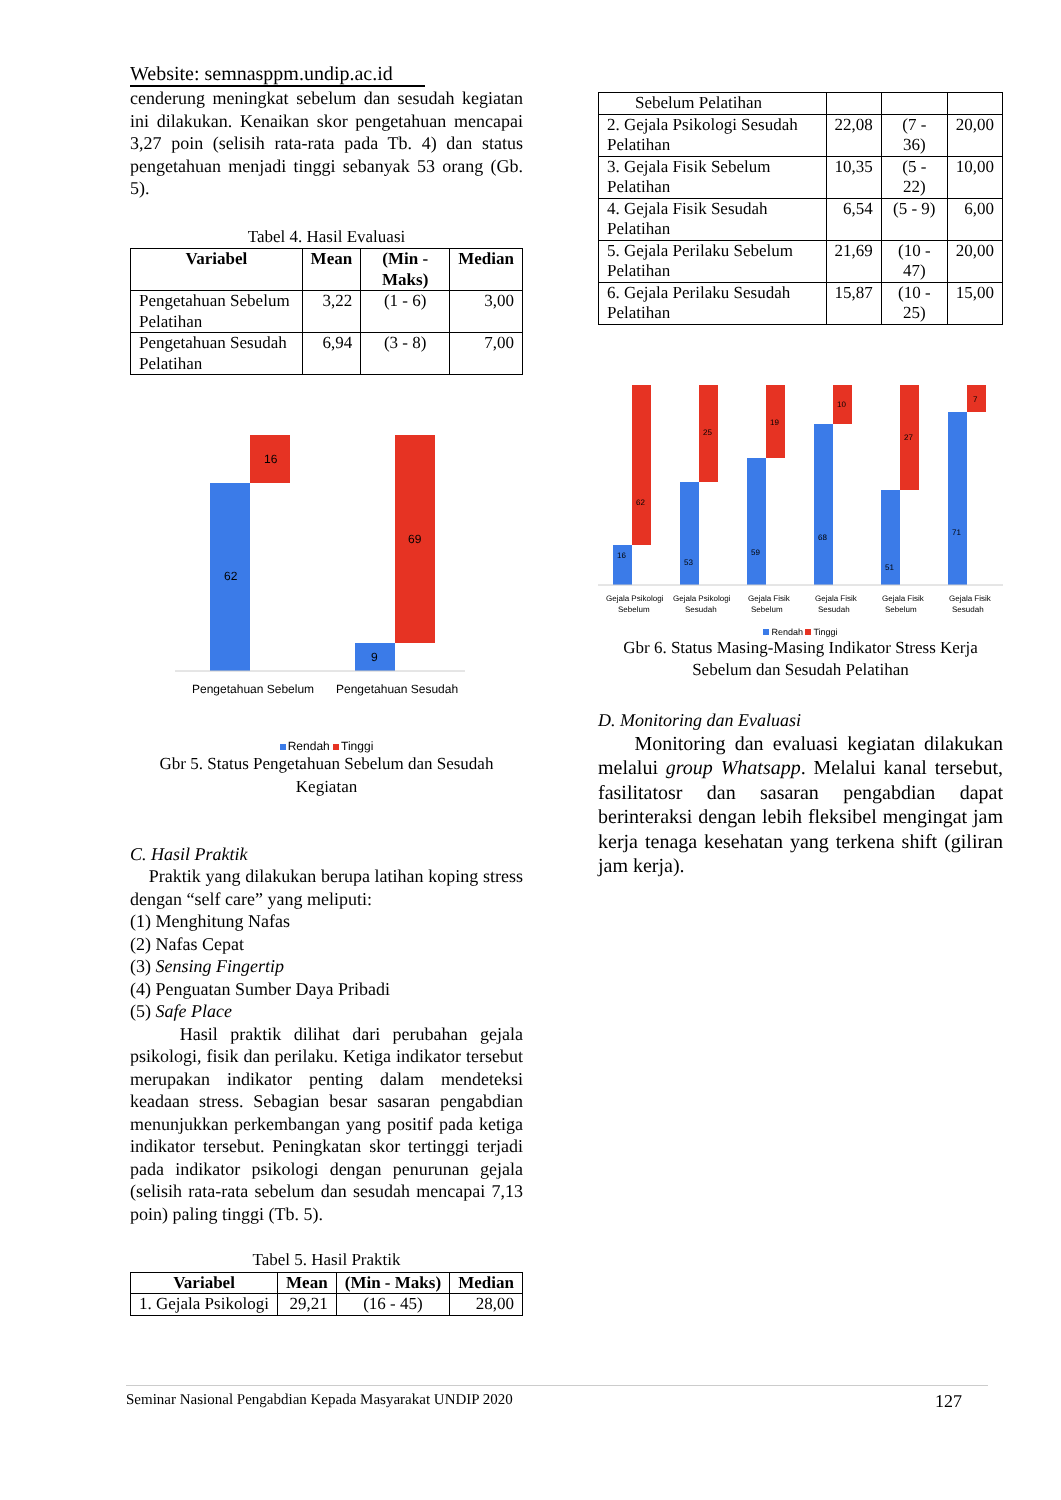Website: semnasppm.undip.ac.id
cenderung meningkat sebelum dan sesudah kegiatan ini dilakukan. Kenaikan skor pengetahuan mencapai 3,27 poin (selisih rata-rata pada Tb. 4) dan status pengetahuan menjadi tinggi sebanyak 53 orang (Gb. 5).
Tabel 4. Hasil Evaluasi
| Variabel | Mean | (Min - Maks) | Median |
| --- | --- | --- | --- |
| Pengetahuan Sebelum Pelatihan | 3,22 | (1 - 6) | 3,00 |
| Pengetahuan Sesudah Pelatihan | 6,94 | (3 - 8) | 7,00 |
62
16
9
69
Pengetahuan Sebelum
Pengetahuan Sesudah
Rendah Tinggi
Gbr 5. Status Pengetahuan Sebelum dan Sesudah Kegiatan
C. Hasil Praktik
Praktik yang dilakukan berupa latihan koping stress dengan “self care” yang meliputi:
(1) Menghitung Nafas
(2) Nafas Cepat
(3) Sensing Fingertip
(4) Penguatan Sumber Daya Pribadi
(5) Safe Place
Hasil praktik dilihat dari perubahan gejala psikologi, fisik dan perilaku. Ketiga indikator tersebut merupakan indikator penting dalam mendeteksi keadaan stress. Sebagian besar sasaran pengabdian menunjukkan perkembangan yang positif pada ketiga indikator tersebut. Peningkatan skor tertinggi terjadi pada indikator psikologi dengan penurunan gejala (selisih rata-rata sebelum dan sesudah mencapai 7,13 poin) paling tinggi (Tb. 5).
Tabel 5. Hasil Praktik
| Variabel | Mean | (Min - Maks) | Median |
| --- | --- | --- | --- |
| 1. Gejala Psikologi | 29,21 | (16 - 45) | 28,00 |
| Sebelum Pelatihan | | | |
| 2. Gejala Psikologi Sesudah Pelatihan | 22,08 | (7 - 36) | 20,00 |
| 3. Gejala Fisik Sebelum Pelatihan | 10,35 | (5 - 22) | 10,00 |
| 4. Gejala Fisik Sesudah Pelatihan | 6,54 | (5 - 9) | 6,00 |
| 5. Gejala Perilaku Sebelum Pelatihan | 21,69 | (10 - 47) | 20,00 |
| 6. Gejala Perilaku Sesudah Pelatihan | 15,87 | (10 - 25) | 15,00 |
16
62
53
25
59
19
68
10
51
27
71
7
Gejala Psikologi
Sebelum
Gejala Psikologi
Sesudah
Gejala Fisik
Sebelum
Gejala Fisik
Sesudah
Gejala Fisik
Sebelum
Gejala Fisik
Sesudah
Rendah Tinggi
Gbr 6. Status Masing-Masing Indikator Stress Kerja Sebelum dan Sesudah Pelatihan
D. Monitoring dan Evaluasi
Monitoring dan evaluasi kegiatan dilakukan melalui group Whatsapp. Melalui kanal tersebut, fasilitatosr dan sasaran pengabdian dapat berinteraksi dengan lebih fleksibel mengingat jam kerja tenaga kesehatan yang terkena shift (giliran jam kerja).
Seminar Nasional Pengabdian Kepada Masyarakat UNDIP 2020 127